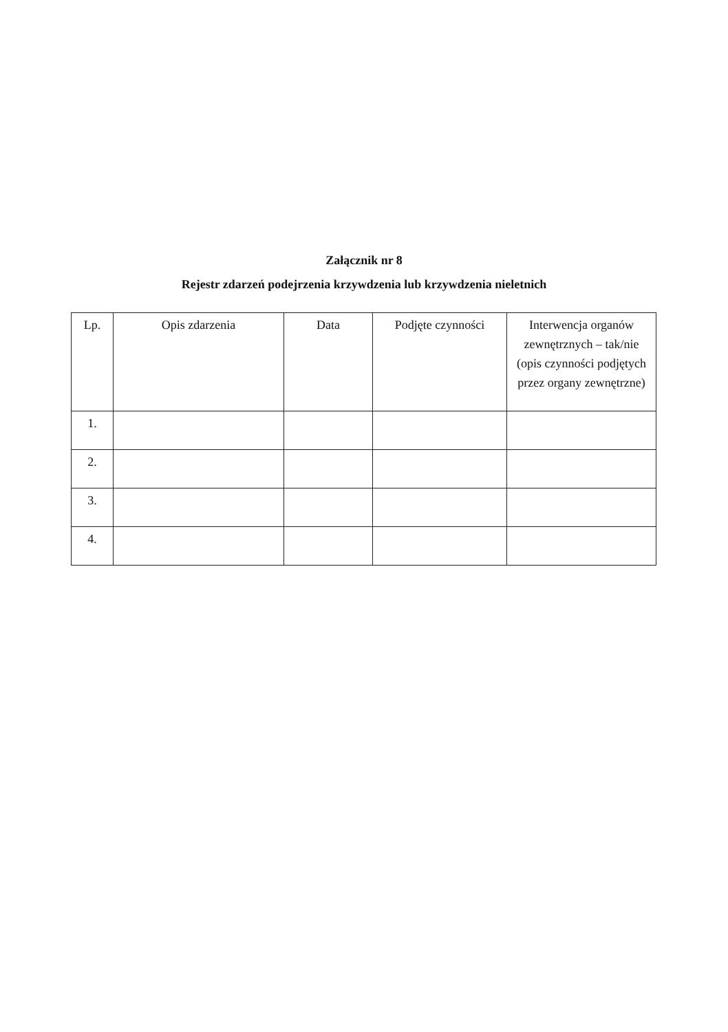Załącznik nr 8
Rejestr zdarzeń podejrzenia krzywdzenia lub krzywdzenia nieletnich
| Lp. | Opis zdarzenia | Data | Podjęte czynności | Interwencja organów zewnętrznych – tak/nie (opis czynności podjętych przez organy zewnętrzne) |
| --- | --- | --- | --- | --- |
| 1. | | | | |
| 2. | | | | |
| 3. | | | | |
| 4. | | | | |